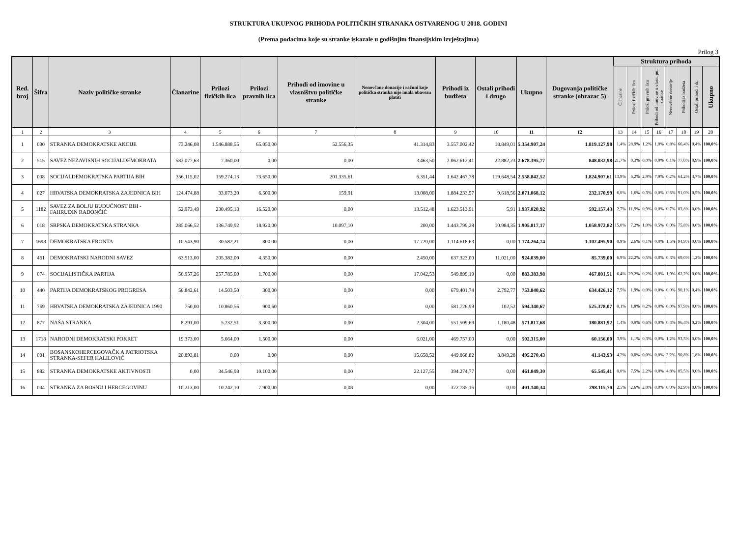STRUKTURA UKUPNOG PRIHODA POLITIČKIH STRANAKA OSTVARENOG U 2018. GODINI
(Prema podacima koje su stranke iskazale u godišnjim finansijskim izvještajima)
Prilog 3
| Red. broj | Šifra | Naziv političke stranke | Članarine | Prilozi fizičkih lica | Prilozi pravnih lica | Prihodi od imovine u vlasništvu političke stranke | Nenovčane donacije i računi koje politička stranka nije imala obavezu platiti | Prihodi iz budžeta | Ostali prihodi i drugo | Ukupno | Dugovanja političke stranke (obrazac 5) | Struktura prihoda | | | | | | | |
| --- | --- | --- | --- | --- | --- | --- | --- | --- | --- | --- | --- | --- | --- | --- | --- | --- | --- | --- | --- |
| | | | | | | | | | | | | Članarine | Prilozi fizičkih lica | Prilozi pravnih lica | Prihodi od imovine u vlasn. pol. stranke | Nenovčane donacije | Prihodi iz budžeta | Ostali prihodi i dr. | Ukupno |
| 1 | 2 | 3 | 4 | 5 | 6 | 7 | 8 | 9 | 10 | 11 | 12 | 13 | 14 | 15 | 16 | 17 | 18 | 19 | 20 |
| 1 | 090 | STRANKA DEMOKRATSKE AKCIJE | 73.246,08 | 1.546.888,55 | 65.050,00 | 52.556,35 | 41.314,83 | 3.557.002,42 | 18.849,01 | 5.354.907,24 | 1.819.127,98 | 1,4% | 28,9% | 1,2% | 1,0% | 0,8% | 66,4% | 0,4% | 100,0% |
| 2 | 515 | SAVEZ NEZAVISNIH SOCIJALDEMOKRATA | 582.077,63 | 7.360,00 | 0,00 | 0,00 | 3.463,50 | 2.062.612,41 | 22.882,23 | 2.678.395,77 | 848.032,98 | 21,7% | 0,3% | 0,0% | 0,0% | 0,1% | 77,0% | 0,9% | 100,0% |
| 3 | 008 | SOCIJALDEMOKRATSKA PARTIJA BIH | 356.115,02 | 159.274,13 | 73.650,00 | 201.335,61 | 6.351,44 | 1.642.467,78 | 119.648,54 | 2.558.842,52 | 1.824.907,61 | 13,9% | 6,2% | 2,9% | 7,9% | 0,2% | 64,2% | 4,7% | 100,0% |
| 4 | 027 | HRVATSKA DEMOKRATSKA ZAJEDNICA BIH | 124.474,88 | 33.073,20 | 6.500,00 | 159,91 | 13.008,00 | 1.884.233,57 | 9.618,56 | 2.071.068,12 | 232.170,99 | 6,0% | 1,6% | 0,3% | 0,0% | 0,6% | 91,0% | 0,5% | 100,0% |
| 5 | 1182 | SAVEZ ZA BOLJU BUDUĆNOST BIH - FAHRUDIN RADONČIĆ | 52.973,49 | 230.495,13 | 16.520,00 | 0,00 | 13.512,48 | 1.623.513,91 | 5,91 | 1.937.020,92 | 592.157,43 | 2,7% | 11,9% | 0,9% | 0,0% | 0,7% | 83,8% | 0,0% | 100,0% |
| 6 | 018 | SRPSKA DEMOKRATSKA STRANKA | 285.066,52 | 136.749,92 | 18.920,00 | 10.097,10 | 200,00 | 1.443.799,28 | 10.984,35 | 1.905.817,17 | 1.058.972,82 | 15,0% | 7,2% | 1,0% | 0,5% | 0,0% | 75,8% | 0,6% | 100,0% |
| 7 | 1698 | DEMOKRATSKA FRONTA | 10.543,90 | 30.582,21 | 800,00 | 0,00 | 17.720,00 | 1.114.618,63 | 0,00 | 1.174.264,74 | 1.102.495,90 | 0,9% | 2,6% | 0,1% | 0,0% | 1,5% | 94,9% | 0,0% | 100,0% |
| 8 | 461 | DEMOKRATSKI NARODNI SAVEZ | 63.513,00 | 205.382,00 | 4.350,00 | 0,00 | 2.450,00 | 637.323,00 | 11.021,00 | 924.039,00 | 85.739,00 | 6,9% | 22,2% | 0,5% | 0,0% | 0,3% | 69,0% | 1,2% | 100,0% |
| 9 | 074 | SOCIJALISTIČKA PARTIJA | 56.957,26 | 257.785,00 | 1.700,00 | 0,00 | 17.042,53 | 549.899,19 | 0,00 | 883.383,98 | 467.801,51 | 6,4% | 29,2% | 0,2% | 0,0% | 1,9% | 62,2% | 0,0% | 100,0% |
| 10 | 440 | PARTIJA DEMOKRATSKOG PROGRESA | 56.842,61 | 14.503,50 | 300,00 | 0,00 | 0,00 | 679.401,74 | 2.792,77 | 753.840,62 | 634.426,12 | 7,5% | 1,9% | 0,0% | 0,0% | 0,0% | 90,1% | 0,4% | 100,0% |
| 11 | 769 | HRVATSKA DEMOKRATSKA ZAJEDNICA 1990 | 750,00 | 10.860,56 | 900,60 | 0,00 | 0,00 | 581.726,99 | 102,52 | 594.340,67 | 525.378,07 | 0,1% | 1,8% | 0,2% | 0,0% | 0,0% | 97,9% | 0,0% | 100,0% |
| 12 | 877 | NAŠA STRANKA | 8.291,00 | 5.232,51 | 3.300,00 | 0,00 | 2.304,00 | 551.509,69 | 1.180,48 | 571.817,68 | 180.881,92 | 1,4% | 0,9% | 0,6% | 0,0% | 0,4% | 96,4% | 0,2% | 100,0% |
| 13 | 1718 | NARODNI DEMOKRATSKI POKRET | 19.373,00 | 5.664,00 | 1.500,00 | 0,00 | 6.021,00 | 469.757,00 | 0,00 | 502.315,00 | 60.156,00 | 3,9% | 1,1% | 0,3% | 0,0% | 1,2% | 93,5% | 0,0% | 100,0% |
| 14 | 001 | BOSANSKOHERCEGOVAČK A PATRIOTSKA STRANKA-SEFER HALILOVIĆ | 20.893,81 | 0,00 | 0,00 | 0,00 | 15.658,52 | 449.868,82 | 8.849,28 | 495.270,43 | 41.143,93 | 4,2% | 0,0% | 0,0% | 0,0% | 3,2% | 90,8% | 1,8% | 100,0% |
| 15 | 882 | STRANKA DEMOKRATSKE AKTIVNOSTI | 0,00 | 34.546,98 | 10.100,00 | 0,00 | 22.127,55 | 394.274,77 | 0,00 | 461.049,30 | 65.545,41 | 0,0% | 7,5% | 2,2% | 0,0% | 4,8% | 85,5% | 0,0% | 100,0% |
| 16 | 004 | STRANKA ZA BOSNU I HERCEGOVINU | 10.213,00 | 10.242,10 | 7.900,00 | 0,08 | 0,00 | 372.785,16 | 0,00 | 401.140,34 | 298.115,70 | 2,5% | 2,6% | 2,0% | 0,0% | 0,0% | 92,9% | 0,0% | 100,0% |